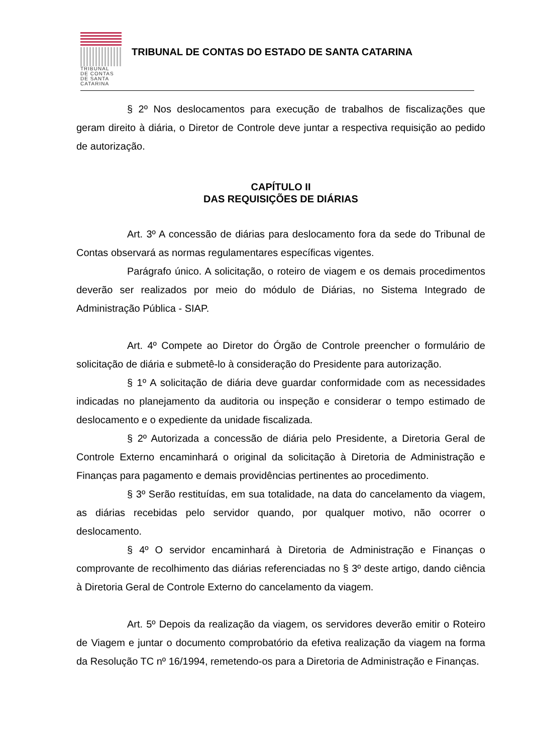TRIBUNAL
DE CONTAS
DE SANTA
CATARINA
TRIBUNAL DE CONTAS DO ESTADO DE SANTA CATARINA
§ 2º Nos deslocamentos para execução de trabalhos de fiscalizações que geram direito à diária, o Diretor de Controle deve juntar a respectiva requisição ao pedido de autorização.
CAPÍTULO II
DAS REQUISIÇÕES DE DIÁRIAS
Art. 3º A concessão de diárias para deslocamento fora da sede do Tribunal de Contas observará as normas regulamentares específicas vigentes.
Parágrafo único. A solicitação, o roteiro de viagem e os demais procedimentos deverão ser realizados por meio do módulo de Diárias, no Sistema Integrado de Administração Pública - SIAP.
Art. 4º Compete ao Diretor do Órgão de Controle preencher o formulário de solicitação de diária e submetê-lo à consideração do Presidente para autorização.
§ 1º A solicitação de diária deve guardar conformidade com as necessidades indicadas no planejamento da auditoria ou inspeção e considerar o tempo estimado de deslocamento e o expediente da unidade fiscalizada.
§ 2º Autorizada a concessão de diária pelo Presidente, a Diretoria Geral de Controle Externo encaminhará o original da solicitação à Diretoria de Administração e Finanças para pagamento e demais providências pertinentes ao procedimento.
§ 3º Serão restituídas, em sua totalidade, na data do cancelamento da viagem, as diárias recebidas pelo servidor quando, por qualquer motivo, não ocorrer o deslocamento.
§ 4º O servidor encaminhará à Diretoria de Administração e Finanças o comprovante de recolhimento das diárias referenciadas no § 3º deste artigo, dando ciência à Diretoria Geral de Controle Externo do cancelamento da viagem.
Art. 5º Depois da realização da viagem, os servidores deverão emitir o Roteiro de Viagem e juntar o documento comprobatório da efetiva realização da viagem na forma da Resolução TC nº 16/1994, remetendo-os para a Diretoria de Administração e Finanças.